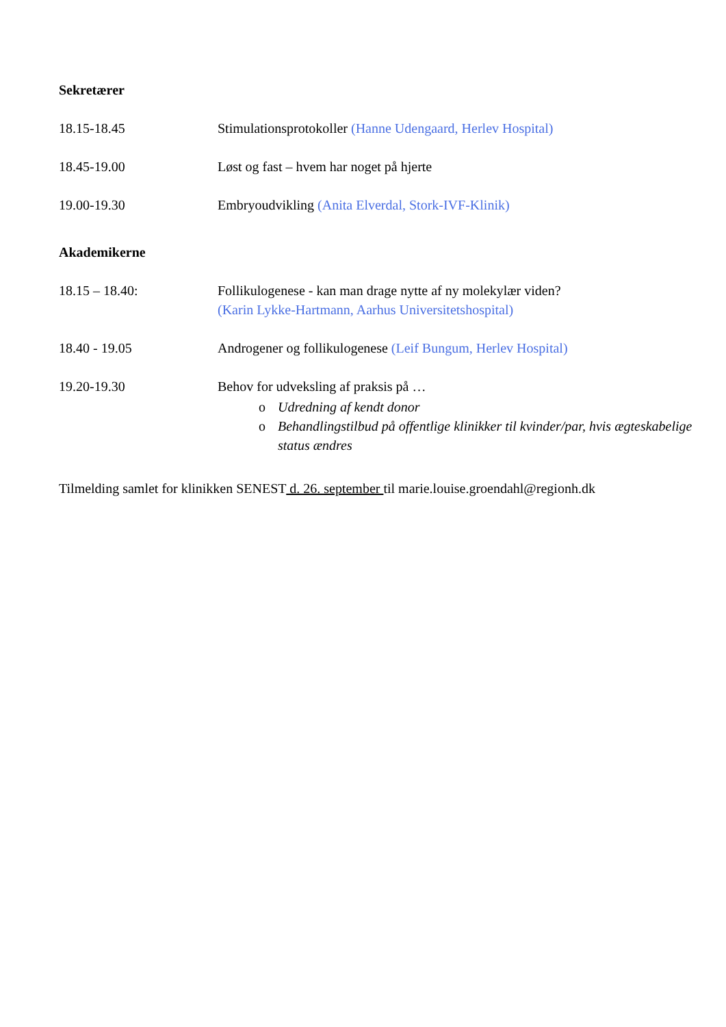Sekretærer
18.15-18.45 Stimulationsprotokoller (Hanne Udengaard, Herlev Hospital)
18.45-19.00 Løst og fast – hvem har noget på hjerte
19.00-19.30 Embryoudvikling (Anita Elverdal, Stork-IVF-Klinik)
Akademikerne
18.15 – 18.40: Follikulogenese - kan man drage nytte af ny molekylær viden?
(Karin Lykke-Hartmann, Aarhus Universitetshospital)
18.40 - 19.05 Androgener og follikulogenese (Leif Bungum, Herlev Hospital)
19.20-19.30 Behov for udveksling af praksis på …
o Udredning af kendt donor
o Behandlingstilbud på offentlige klinikker til kvinder/par, hvis ægteskabelige status ændres
Tilmelding samlet for klinikken SENEST d. 26. september til marie.louise.groendahl@regionh.dk